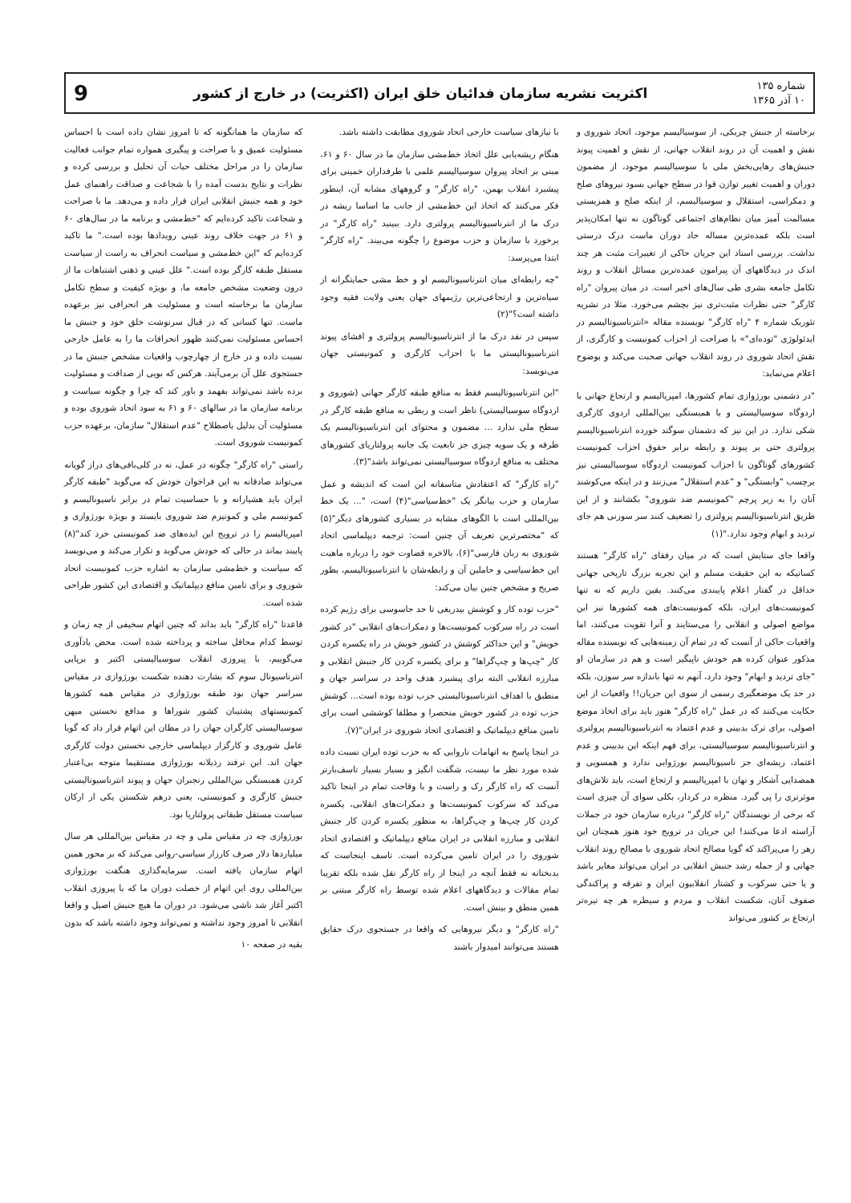شماره ۱۳۵
۱۰ آذر ۱۳۶۵
اکثریت نشریه سازمان فدائیان خلق ایران (اکثریت) در خارج از کشور
9
برخاسته از جنبش چریکی، از سوسیالیسم موجود، اتحاد شوروی و نقش و اهمیت آن در روند انقلاب جهانی، از نقش و اهمیت پیوند جنبش‌های رهایی‌بخش ملی با سوسیالیسم موجود، از مضمون دوران و اهمیت تغییر توازن قوا در سطح جهانی بسود نیروهای صلح و دمکراسی، استقلال و سوسیالیسم، از اینکه صلح و همزیستی مسالمت آمیز میان نظام‌های اجتماعی گوناگون نه تنها امکان‌پذیر است بلکه عمده‌ترین مساله حاد دوران ماست درک درستی نداشت. بررسی اسناد این جریان حاکی از تغییرات مثبت هر چند اندک در دیدگاههای آن پیرامون عمده‌ترین مسائل انقلاب و روند تکامل جامعه بشری طی سال‌های اخیر است. در میان پیروان "راه کارگر" حتی نظرات مثبت‌تری نیز بچشم می‌خورد. مثلا در نشریه تئوریک شماره ۴ "راه کارگر" نویسنده مقاله «انترناسیونالیسم در ایدئولوژی "توده‌ای"» با صراحت از احزاب کمونیست و کارگری، از نقش اتحاد شوروی در روند انقلاب جهانی صحبت می‌کند و بوضوح اعلام می‌نماید:
"در دشمنی بورژوازی تمام کشورها، امپریالیسم و ارتجاع جهانی با اردوگاه سوسیالیستی و با همبستگی بین‌المللی اردوی کارگری شکی ندارد. در این نیز که دشمنان سوگند خورده انترناسیونالیسم پرولتری حتی بر پیوند و رابطه برابر حقوق احزاب کمونیست کشورهای گوناگون با احزاب کمونیست اردوگاه سوسیالیستی نیز برچسب "وابستگی" و "عدم استقلال" می‌زنند و در اینکه می‌کوشند آنان را به زیر پرچم "کمونیسم ضد شوروی" بکشانند و از این طریق انترناسیونالیسم پرولتری را تضعیف کنند سر سوزنی هم جای تردید و ابهام وجود ندارد."(۱)
واقعا جای ستایش است که در میان رفقای "راه کارگر" هستند کسانیکه به این حقیقت مسلم و این تجربه بزرگ تاریخی جهانی حداقل در گفتار اعلام پایبندی می‌کنند. یقین داریم که نه تنها کمونیست‌های ایران، بلکه کمونیست‌های همه کشورها نیز این مواضع اصولی و انقلابی را می‌ستایند و آنرا تقویت می‌کنند، اما واقعیات حاکی از آنست که در تمام آن زمینه‌هایی که نویسنده مقاله مذکور عنوان کرده هم خودش ناپیگیر است و هم در سازمان او "جای تردید و ابهام" وجود دارد، آنهم نه تنها باندازه سر سوزن، بلکه در حد یک موضعگیری رسمی از سوی این جریان!! واقعیات از این حکایت می‌کنند که در عمل "راه کارگر" هنوز باید برای اتخاذ موضع اصولی، برای ترک بدبینی و عدم اعتماد به انترناسیونالیسم پرولتری و انترناسیونالیسم سوسیالیستی، برای فهم اینکه این بدبینی و عدم اعتماد، ریشه‌ای جز ناسیونالیسم بورژوایی ندارد و همسویی و همصدایی آشکار و نهان با امپریالیسم و ارتجاع است، باید تلاش‌های موثرتری را پی گیرد. منظره در کردار، بکلی سوای آن چیزی است که برخی از نویسندگان "راه کارگر" درباره سازمان خود در جملات آراسته ادعا می‌کنند! این جریان در ترویج خود هنوز همچنان این زهر را می‌پراکند که گویا مصالح اتحاد شوروی با مصالح روند انقلاب جهانی و از جمله رشد جنبش انقلابی در ایران می‌تواند مغایر باشد و یا حتی سرکوب و کشتار انقلابیون ایران و تفرقه و پراکندگی صفوف آنان، شکست انقلاب و مردم و سیطره هر چه تیره‌تر ارتجاع بر کشور می‌تواند
با نیازهای سیاست خارجی اتحاد شوروی مطابقت داشته باشد.
هنگام ریشه‌یابی علل اتخاذ خط‌مشی سازمان ما در سال ۶۰ و ۶۱، مبنی بر اتحاد پیروان سوسیالیسم علمی با طرفداران خمینی برای پیشبرد انقلاب بهمن، "راه کارگر" و گروههای مشابه آن، اینطور فکر می‌کنند که اتخاذ این خط‌مشی از جانب ما اساسا ریشه در درک ما از انترناسیونالیسم پرولتری دارد. ببینید "راه کارگر" در برخورد با سازمان و حزب موضوع را چگونه می‌بیند. "راه کارگر" ابتدا می‌پرسد:
"چه رابطه‌ای میان انترناسیونالیسم او و خط مشی حمایتگرانه از سیاه‌ترین و ارتجاعی‌ترین رژیمهای جهان یعنی ولایت فقیه وجود داشته است؟"(۲)
سپس در نقد درک ما از انترناسیونالیسم پرولتری و افشای پیوند انترناسیونالیستی ما با احزاب کارگری و کمونیستی جهان می‌نویسد:
"این انترناسیونالیسم فقط به منافع طبقه کارگر جهانی (شوروی و اردوگاه سوسیالیستی) ناظر است و ربطی به منافع طبقه کارگر در سطح ملی ندارد ... مضمون و محتوای این انترناسیونالیسم یک طرفه و یک سویه چیزی جز تابعیت یک جانبه پرولتاریای کشورهای مختلف به منافع اردوگاه سوسیالیستی نمی‌تواند باشد"(۳).
"راه کارگر" که اعتقادش متاسفانه این است که اندیشه و عمل سازمان و حزب بیانگر یک "خط‌سیاسی"(۴) است، "... یک خط بین‌المللی است با الگوهای مشابه در بسیاری کشورهای دیگر"(۵) که "مختصرترین تعریف آن چنین است: ترجمه دیپلماسی اتحاد شوروی به زبان فارسی"(۶)، بالاخره قضاوت خود را درباره ماهیت این خط‌سیاسی و حاملین آن و رابطه‌شان با انترناسیونالیسم، بطور صریح و مشخص چنین بیان می‌کند:
"حزب توده کار و کوشش بیدریغی تا حد جاسوسی برای رژیم کرده است در راه سرکوب کمونیست‌ها و دمکرات‌های انقلابی "در کشور خویش" و این حداکثر کوشش در کشور خویش در راه یکسره کردن کار "چپ‌ها و چپ‌گراها" و برای یکسره کردن کار جنبش انقلابی و مبارزه انقلابی البته برای پیشبرد هدف واحد در سراسر جهان و منطبق با اهداف انترناسیونالیستی حزب توده بوده است... کوشش حزب توده در کشور خویش منحصرا و مطلقا کوششی است برای تامین منافع دیپلماتیک و اقتصادی اتحاد شوروی در ایران"(۷).
در اینجا پاسخ به اتهامات ناروایی که به حزب توده ایران نسبت داده شده مورد نظر ما نیست، شگفت انگیز و بسیار بسیار تاسف‌بارتر آنست که راه کارگر رک و راست و با وقاحت تمام در اینجا تاکید می‌کند که سرکوب کمونیست‌ها و دمکرات‌های انقلابی، یکسره کردن کار چپ‌ها و چپ‌گراها، به منظور یکسره کردن کار جنبش انقلابی و مبارزه انقلابی در ایران منافع دیپلماتیک و اقتصادی اتحاد شوروی را در ایران تامین می‌کرده است. تاسف اینجاست که بدبختانه نه فقط آنچه در اینجا از راه کارگر نقل شده بلکه تقریبا تمام مقالات و دیدگاههای اعلام شده توسط راه کارگر مبتنی بر همین منطق و بینش است.
"راه کارگر" و دیگر نیروهایی که واقعا در جستجوی درک حقایق هستند می‌توانند امیدوار باشند
که سازمان ما همانگونه که تا امروز نشان داده است با احساس مسئولیت عمیق و با صراحت و پیگیری همواره تمام جوانب فعالیت سازمان را در مراحل مختلف حیات آن تحلیل و بررسی کرده و نظرات و نتایج بدست آمده را با شجاعت و صداقت راهنمای عمل خود و همه جنبش انقلابی ایران قرار داده و می‌دهد. ما با صراحت و شجاعت تاکید کرده‌ایم که "خط‌مشی و برنامه ما در سال‌های ۶۰ و ۶۱ در جهت خلاف روند عینی رویدادها بوده است." ما تاکید کرده‌ایم که "این خط‌مشی و سیاست انحراف به راست از سیاست مستقل طبقه کارگر بوده است." علل عینی و ذهنی اشتباهات ما از درون وضعیت مشخص جامعه ما، و بویژه کیفیت و سطح تکامل سازمان ما برخاسته است و مسئولیت هر انحرافی نیز برعهده ماست. تنها کسانی که در قبال سرنوشت خلق خود و جنبش ما احساس مسئولیت نمی‌کنند ظهور انحرافات ما را به عامل خارجی نسبت داده و در خارج از چهارچوب واقعیات مشخص جنبش ما در جستجوی علل آن برمی‌آیند. هرکس که بویی از صداقت و مسئولیت برده باشد نمی‌تواند بفهمد و باور کند که چرا و چگونه سیاست و برنامه سازمان ما در سالهای ۶۰ و ۶۱ به سود اتحاد شوروی بوده و مسئولیت آن بدلیل باصطلاح "عدم استقلال" سازمان، برعهده حزب کمونیست شوروی است.
راستی "راه کارگر" چگونه در عمل، نه در کلی‌بافی‌های دراز گویانه می‌تواند صادقانه به این فراخوان خودش که می‌گوید "طبقه کارگر ایران باید هشیارانه و با حساسیت تمام در برابر ناسیونالیسم و کمونیسم ملی و کمونیزم ضد شوروی بایستد و بویژه بورژوازی و امپریالیسم را در ترویج این ایده‌های ضد کمونیستی خرد کند"(۸) پایبند بماند در حالی که خودش می‌گوید و تکرار می‌کند و می‌نویسد که سیاست و خط‌مشی سازمان به اشاره حزب کمونیست اتحاد شوروی و برای تامین منافع دیپلماتیک و اقتصادی این کشور طراحی شده است.
قاعدتا "راه کارگر" باید بداند که چنین اتهام سخیفی از چه زمان و توسط کدام محافل ساخته و پرداخته شده است. محض یادآوری می‌گوییم، با پیروزی انقلاب سوسیالیستی اکتبر و برپایی انترناسیونال سوم که بشارت دهنده شکست بورژوازی در مقیاس سراسر جهان بود طبقه بورژوازی در مقیاس همه کشورها کمونیستهای پشتیبان کشور شوراها و مدافع نخستین میهن سوسیالیستی کارگران جهان را در مظان این اتهام قرار داد که گویا عامل شوروی و کارگزار دیپلماسی خارجی نخستین دولت کارگری جهان اند. این ترفند رذیلانه بورژوازی مستقیما متوجه بی‌اعتبار کردن همبستگی بین‌المللی رنجبران جهان و پیوند انترناسیونالیستی جنبش کارگری و کمونیستی، یعنی درهم شکستن یکی از ارکان سیاست مستقل طبقاتی پرولتاریا بود.
بورژوازی چه در مقیاس ملی و چه در مقیاس بین‌المللی هر سال میلیاردها دلار صرف کارزار سیاسی-روانی می‌کند که بر محور همین اتهام سازمان یافته است. سرمایه‌گذاری هنگفت بورژوازی بین‌المللی روی این اتهام از خصلت دوران ما که با پیروزی انقلاب اکتبر آغاز شد ناشی می‌شود. در دوران ما هیچ جنبش اصیل و واقعا انقلابی تا امروز وجود نداشته و نمی‌تواند وجود داشته باشد که بدون
بقیه در صفحه ۱۰